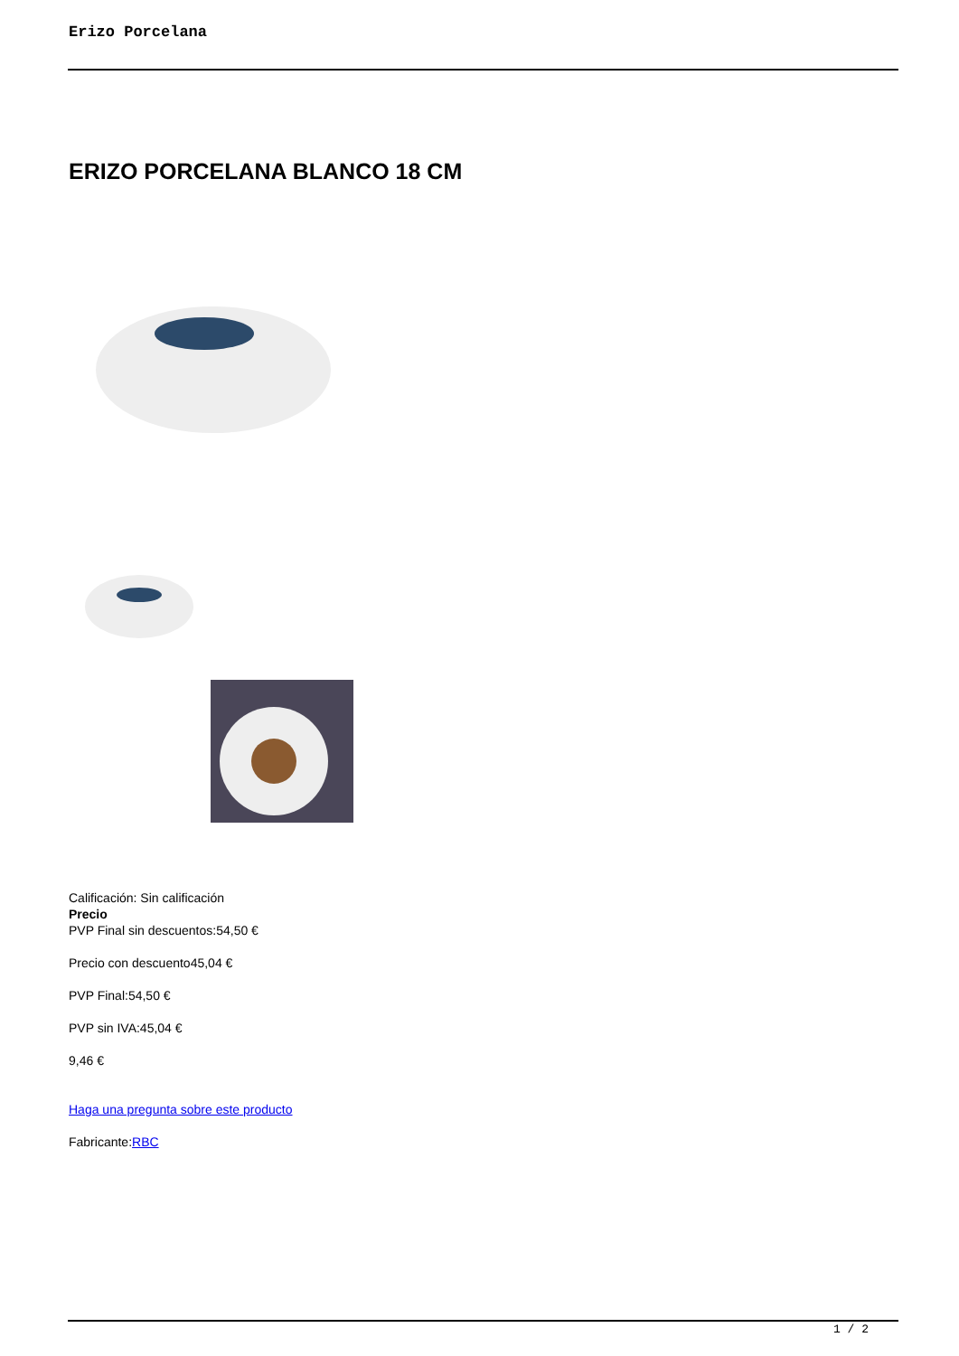Erizo Porcelana
ERIZO PORCELANA BLANCO 18 CM
Calificación: Sin calificación
Precio
PVP Final sin descuentos:54,50 €
Precio con descuento45,04 €
PVP Final:54,50 €
PVP sin IVA:45,04 €
9,46 €
Haga una pregunta sobre este producto
Fabricante:RBC
1 / 2